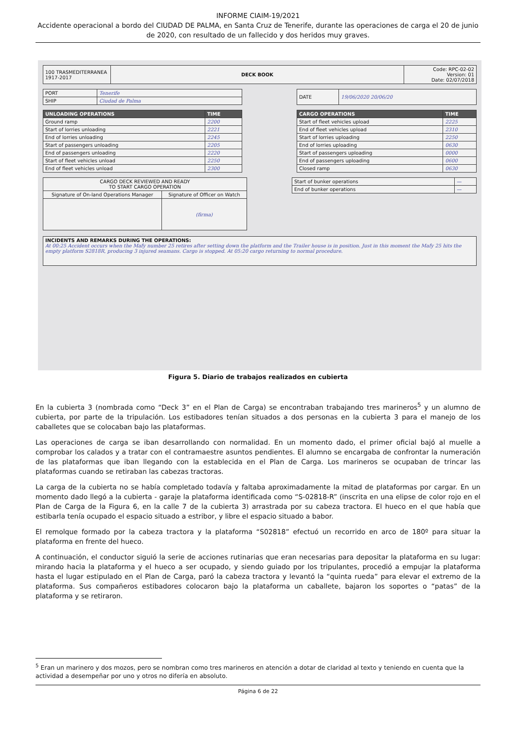INFORME CIAIM-19/2021
Accidente operacional a bordo del CIUDAD DE PALMA, en Santa Cruz de Tenerife, durante las operaciones de carga el 20 de junio de 2020, con resultado de un fallecido y dos heridos muy graves.
| 100 TRASMEDITERRANEA 1917-2017 | DECK BOOK | Code: RPC-02-02 Version: 01 Date: 02/07/2018 |
| PORT | Tenerife |
| SHIP | Ciudad de Palma |
| DATE | 19/06/2020 20/06/20 |
| UNLOADING OPERATIONS | TIME |
| --- | --- |
| Ground ramp | 2200 |
| Start of lorries unloading | 2221 |
| End of lorries unloading | 2245 |
| Start of passengers unloading | 2205 |
| End of passengers unloading | 2220 |
| Start of fleet vehicles unload | 2250 |
| End of fleet vehicles unload | 2300 |
| CARGO OPERATIONS | TIME |
| --- | --- |
| Start of fleet vehicles upload | 2225 |
| End of fleet vehicles upload | 2310 |
| Start of lorries uploading | 2250 |
| End of lorries uploading | 0630 |
| Start of passengers uploading | 0000 |
| End of passengers uploading | 0600 |
| Closed ramp | 0630 |
| CARGO DECK REVIEWED AND READY TO START CARGO OPERATION | |
| Signature of On-land Operations Manager | Signature of Officer on Watch |
| | (firma) |
| Start of bunker operations | — |
| End of bunker operations | — |
| INCIDENTS AND REMARKS DURING THE OPERATIONS: At 00:25 Accident occurs when the Mafy number 25 retires after setting down the platform and the Trailer house is in position. Just in this moment the Mafy 25 hits the empty platform S2818R, producing 3 injured seamans. Cargo is stopped. At 05:20 cargo returning to normal procedure. |
Figura 5. Diario de trabajos realizados en cubierta
En la cubierta 3 (nombrada como “Deck 3” en el Plan de Carga) se encontraban trabajando tres marineros<sup>5</sup> y un alumno de cubierta, por parte de la tripulación. Los estibadores tenían situados a dos personas en la cubierta 3 para el manejo de los caballetes que se colocaban bajo las plataformas.
Las operaciones de carga se iban desarrollando con normalidad. En un momento dado, el primer oficial bajó al muelle a comprobar los calados y a tratar con el contramaestre asuntos pendientes. El alumno se encargaba de confrontar la numeración de las plataformas que iban llegando con la establecida en el Plan de Carga. Los marineros se ocupaban de trincar las plataformas cuando se retiraban las cabezas tractoras.
La carga de la cubierta no se había completado todavía y faltaba aproximadamente la mitad de plataformas por cargar. En un momento dado llegó a la cubierta - garaje la plataforma identificada como “S-02818-R” (inscrita en una elipse de color rojo en el Plan de Carga de la Figura 6, en la calle 7 de la cubierta 3) arrastrada por su cabeza tractora. El hueco en el que había que estibarla tenía ocupado el espacio situado a estribor, y libre el espacio situado a babor.
El remolque formado por la cabeza tractora y la plataforma “S02818” efectuó un recorrido en arco de 180º para situar la plataforma en frente del hueco.
A continuación, el conductor siguió la serie de acciones rutinarias que eran necesarias para depositar la plataforma en su lugar: mirando hacia la plataforma y el hueco a ser ocupado, y siendo guiado por los tripulantes, procedió a empujar la plataforma hasta el lugar estipulado en el Plan de Carga, paró la cabeza tractora y levantó la “quinta rueda” para elevar el extremo de la plataforma. Sus compañeros estibadores colocaron bajo la plataforma un caballete, bajaron los soportes o “patas” de la plataforma y se retiraron.
<sup>5</sup> Eran un marinero y dos mozos, pero se nombran como tres marineros en atención a dotar de claridad al texto y teniendo en cuenta que la actividad a desempeñar por uno y otros no difería en absoluto.
Página 6 de 22